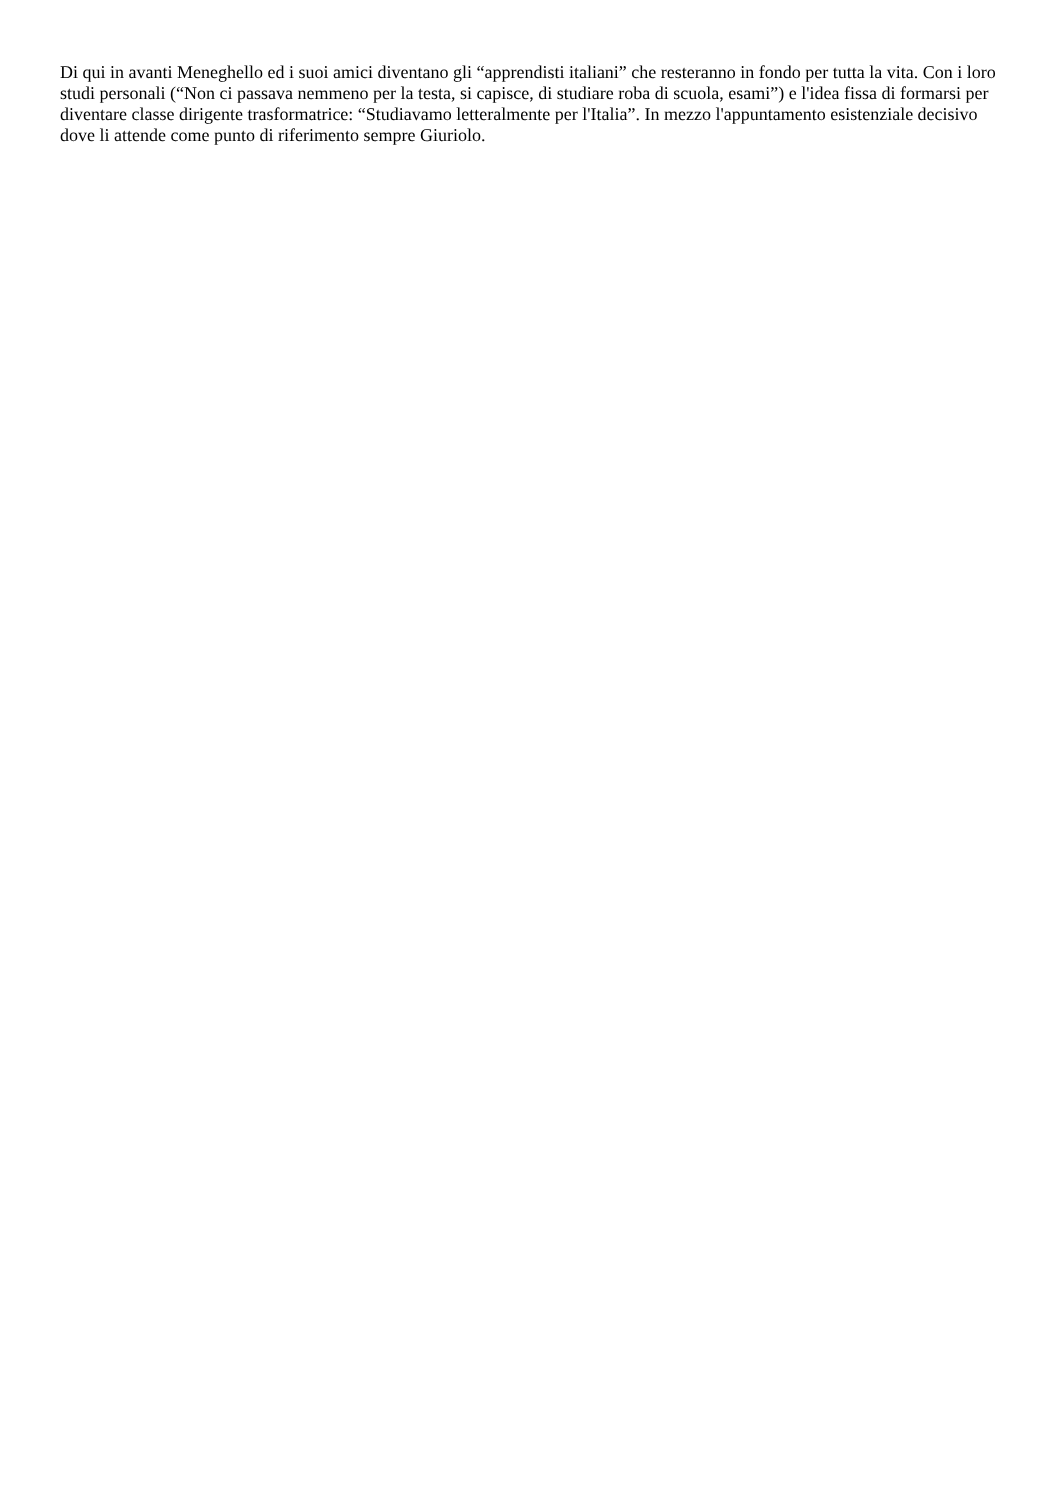Di qui in avanti Meneghello ed i suoi amici diventano gli “apprendisti italiani” che resteranno in fondo per tutta la vita. Con i loro studi personali (“Non ci passava nemmeno per la testa, si capisce, di studiare roba di scuola, esami”) e l'idea fissa di formarsi per diventare classe dirigente trasformatrice: “Studiavamo letteralmente per l'Italia”. In mezzo l'appuntamento esistenziale decisivo dove li attende come punto di riferimento sempre Giuriolo.